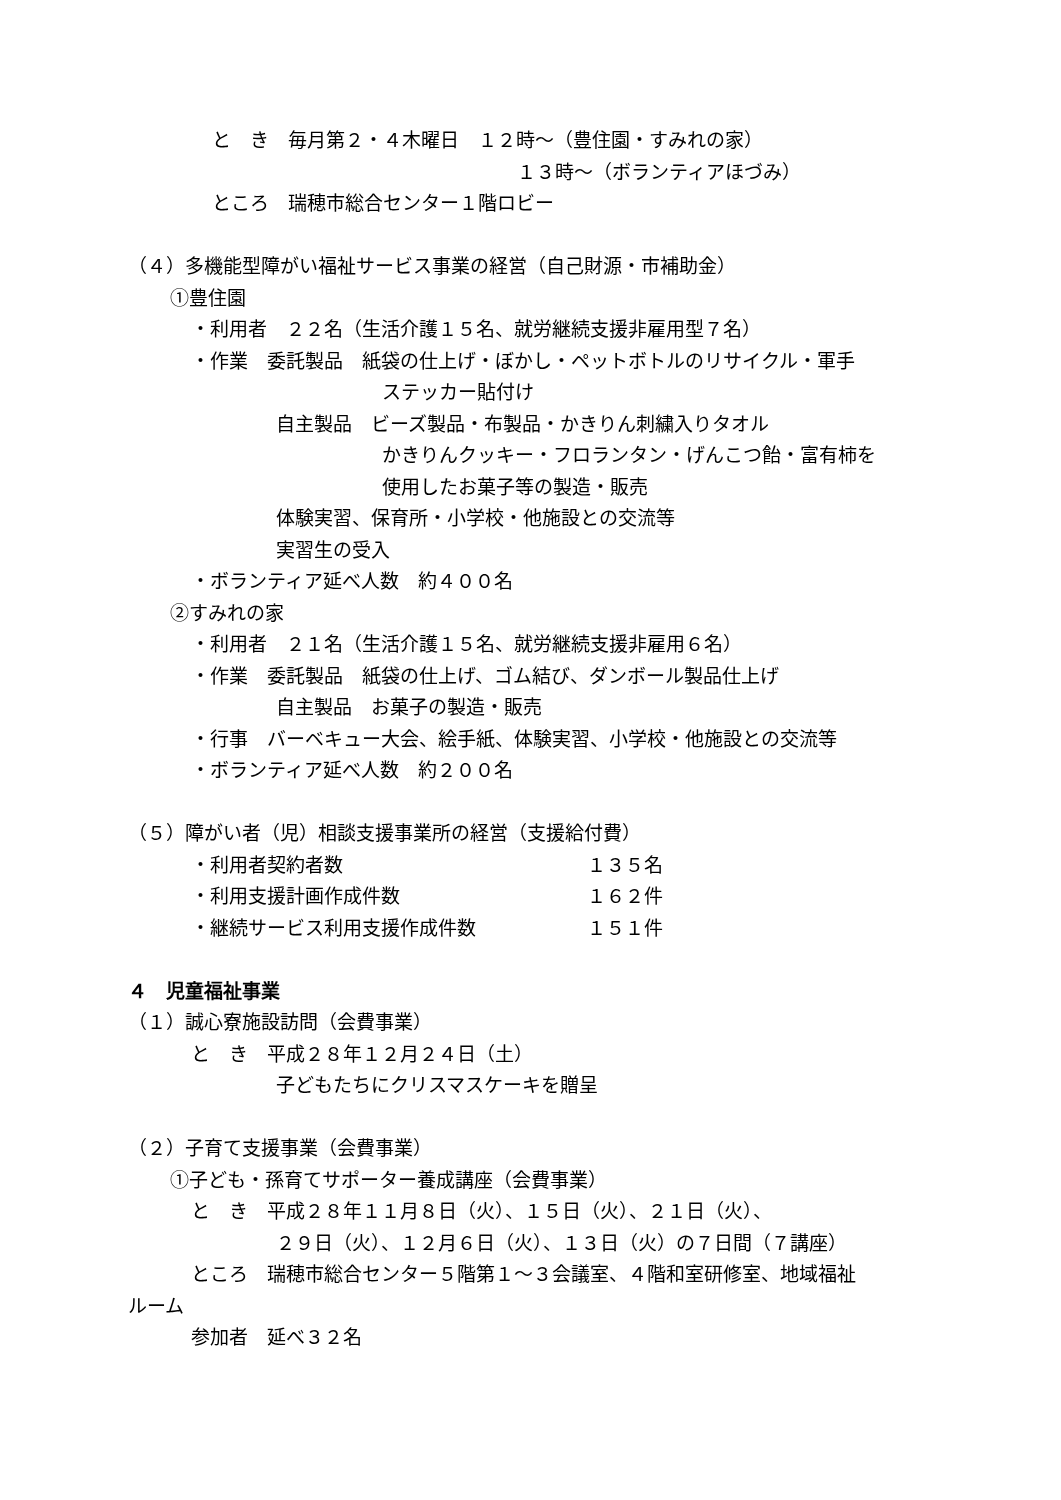と　き　毎月第２・４木曜日　１２時～（豊住園・すみれの家）
１３時～（ボランティアほづみ）
ところ　瑞穂市総合センター１階ロビー
（４）多機能型障がい福祉サービス事業の経営（自己財源・市補助金）
①豊住園
・利用者　２２名（生活介護１５名、就労継続支援非雇用型７名）
・作業　委託製品　紙袋の仕上げ・ぼかし・ペットボトルのリサイクル・軍手
ステッカー貼付け
自主製品　ビーズ製品・布製品・かきりん刺繍入りタオル
かきりんクッキー・フロランタン・げんこつ飴・富有柿を
使用したお菓子等の製造・販売
体験実習、保育所・小学校・他施設との交流等
実習生の受入
・ボランティア延べ人数　約４００名
②すみれの家
・利用者　２１名（生活介護１５名、就労継続支援非雇用６名）
・作業　委託製品　紙袋の仕上げ、ゴム結び、ダンボール製品仕上げ
自主製品　お菓子の製造・販売
・行事　バーベキュー大会、絵手紙、体験実習、小学校・他施設との交流等
・ボランティア延べ人数　約２００名
（５）障がい者（児）相談支援事業所の経営（支援給付費）
・利用者契約者数 １３５名
・利用支援計画作成件数 １６２件
・継続サービス利用支援作成件数 １５１件
４　児童福祉事業
（１）誠心寮施設訪問（会費事業）
と　き　平成２８年１２月２４日（土）
子どもたちにクリスマスケーキを贈呈
（２）子育て支援事業（会費事業）
①子ども・孫育てサポーター養成講座（会費事業）
と　き　平成２８年１１月８日（火）、１５日（火）、２１日（火）、
２９日（火）、１２月６日（火）、１３日（火）の７日間（７講座）
ところ　瑞穂市総合センター５階第１～３会議室、４階和室研修室、地域福祉
ルーム
参加者　延べ３２名